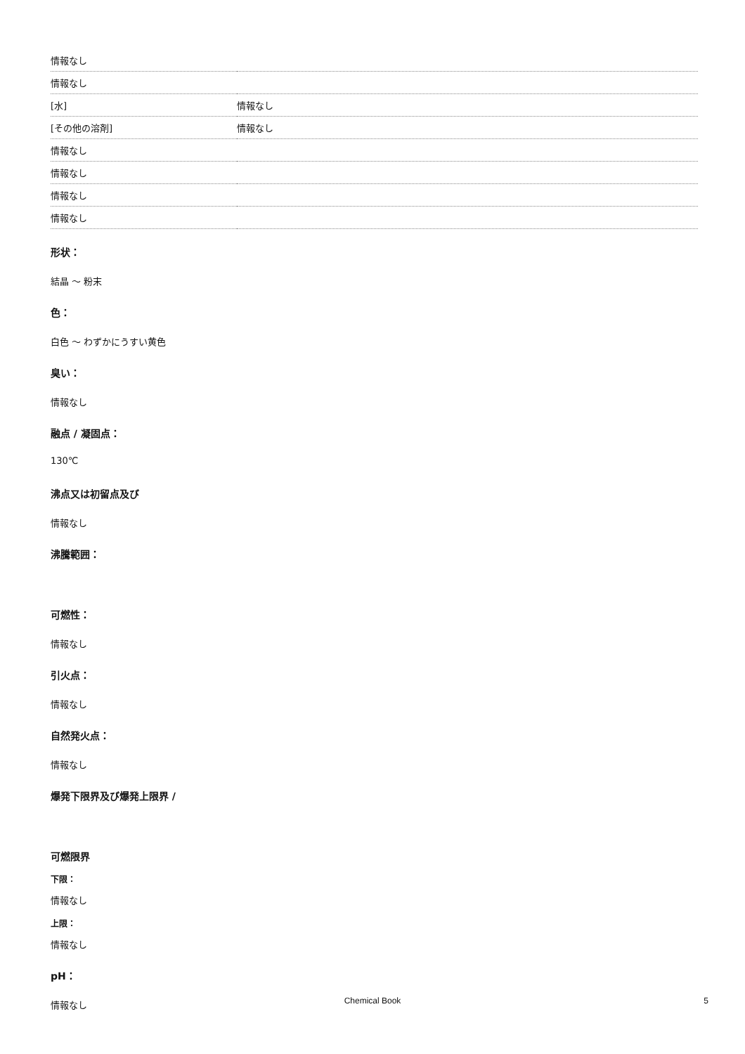| 情報なし | |
| 情報なし | |
| [水] | 情報なし |
| [その他の溶剤] | 情報なし |
| 情報なし | |
| 情報なし | |
| 情報なし | |
| 情報なし | |
形状：
結晶 ～ 粉末
色：
白色 ～ わずかにうすい黄色
臭い：
情報なし
融点 / 凝固点：
130℃
沸点又は初留点及び
情報なし
沸騰範囲：
可燃性：
情報なし
引火点：
情報なし
自然発火点：
情報なし
爆発下限界及び爆発上限界 /
可燃限界
下限：
情報なし
上限：
情報なし
pH：
情報なし
Chemical Book 5